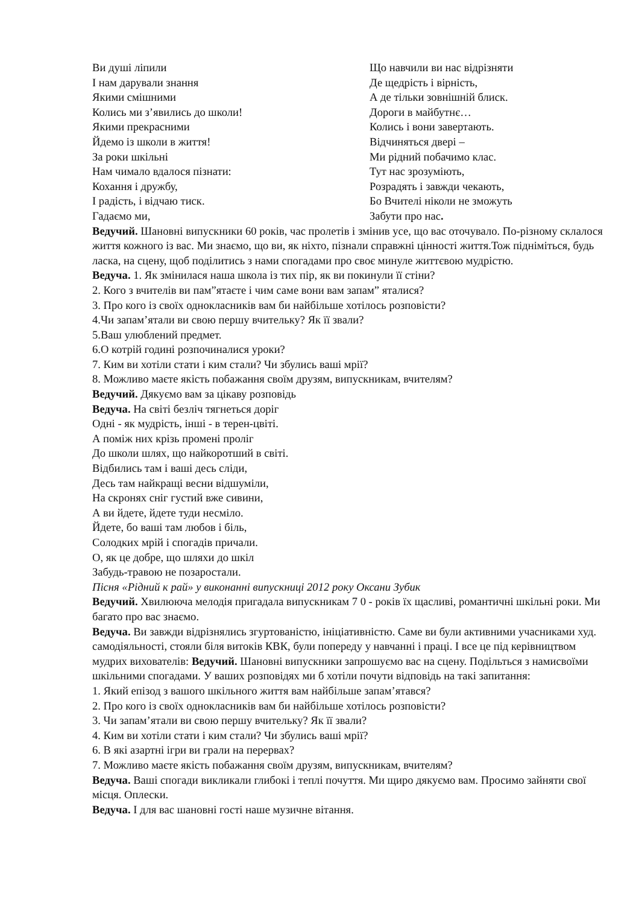Ви душі ліпили
І нам дарували знання
Якими смішними
Колись ми з’явились до школи!
Якими прекрасними
Йдемо із школи в життя!
За роки шкільні
Нам чимало вдалося пізнати:
Кохання і дружбу,
І радість, і відчаю тиск.
Гадаємо ми,
Що навчили ви нас відрізняти
Де щедрість і вірність,
А де тільки зовнішній блиск.
Дороги в майбутнє…
Колись і вони завертають.
Відчиняться двері –
Ми рідний побачимо клас.
Тут нас зрозуміють,
Розрадять і завжди чекають,
Бо Вчителі ніколи не зможуть
Забути про нас.
Ведучий. Шановні випускники 60 років, час пролетів і змінив усе, що вас оточувало. По-різному склалося життя кожного із вас. Ми знаємо, що ви, як ніхто, пізнали справжні цінності життя.Тож підніміться, будь ласка, на сцену, щоб поділитись з нами спогадами про своє минуле життєвою мудрістю.
Ведуча. 1. Як змінилася наша школа із тих пір, як ви покинули її стіни?
2. Кого з вчителів ви пам”ятаєте і чим саме вони вам запам” яталися?
3. Про кого із своїх однокласників вам би найбільше хотілось розповісти?
4.Чи запам’ятали ви свою першу вчительку? Як її звали?
5.Ваш улюблений предмет.
6.О котрій годині розпочиналися уроки?
7. Ким ви хотіли стати і ким стали? Чи збулись ваші мрії?
8. Можливо маєте якість побажання своїм друзям, випускникам, вчителям?
Ведучий. Дякуємо вам за цікаву розповідь
Ведуча. На світі безліч тягнеться доріг
Одні - як мудрість, інші - в терен-цвіті.
А поміж них крізь промені пролiг
До школи шлях, що найкоротший в світі.
Відбились там і ваші десь сліди,
Десь там найкращі весни відшуміли,
На скронях сніг густий вже сивини,
А ви йдете, йдете туди несміло.
Йдете, бо ваші там любов і біль,
Солодких мрій і спогадів причали.
О, як це добре, що шляхи до шкіл
Забудь-травою не позаростали.
Пісня «Рідний к рай» у виконанні випускниці 2012 року Оксани Зубик
Ведучий. Хвилююча мелодія пригадала випускникам 7 0 - років їх щасливі, романтичні шкільні роки. Ми багато про вас знаємо.
Ведуча. Ви завжди відрізнялись згуртованістю, ініціативністю. Саме ви були активними учасниками худ. самодіяльності, стояли біля витоків КВК, були попереду у навчанні і праці. І все це під керівництвом мудрих вихователів: Ведучий. Шановні випускники запрошуємо вас на сцену. Подільться з намисвоїми шкільними спогадами. У ваших розповідях ми б хотіли почути відповідь на такі запитання:
1. Який епізод з вашого шкільного життя вам найбільше запам’ятався?
2. Про кого із своїх однокласників вам би найбільше хотілось розповісти?
3. Чи запам’ятали ви свою першу вчительку? Як її звали?
4. Ким ви хотіли стати і ким стали? Чи збулись ваші мрії?
6. В які азартні ігри ви грали на перервах?
7. Можливо маєте якість побажання своїм друзям, випускникам, вчителям?
Ведуча. Ваші спогади викликали глибокі і теплі почуття. Ми щиро дякуємо вам. Просимо зайняти свої місця. Оплески.
Ведуча. І для вас шановні гості наше музичне вітання.